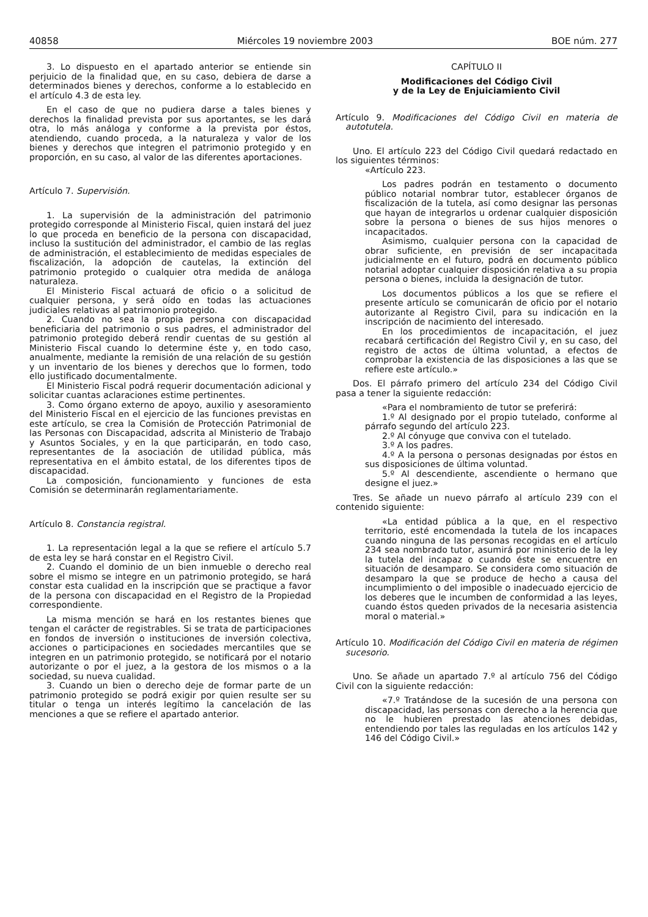40858 Miércoles 19 noviembre 2003 BOE núm. 277
3. Lo dispuesto en el apartado anterior se entiende sin perjuicio de la finalidad que, en su caso, debiera de darse a determinados bienes y derechos, conforme a lo establecido en el artículo 4.3 de esta ley.
En el caso de que no pudiera darse a tales bienes y derechos la finalidad prevista por sus aportantes, se les dará otra, lo más análoga y conforme a la prevista por éstos, atendiendo, cuando proceda, a la naturaleza y valor de los bienes y derechos que integren el patrimonio protegido y en proporción, en su caso, al valor de las diferentes aportaciones.
Artículo 7. Supervisión.
1. La supervisión de la administración del patrimonio protegido corresponde al Ministerio Fiscal, quien instará del juez lo que proceda en beneficio de la persona con discapacidad, incluso la sustitución del administrador, el cambio de las reglas de administración, el establecimiento de medidas especiales de fiscalización, la adopción de cautelas, la extinción del patrimonio protegido o cualquier otra medida de análoga naturaleza.
El Ministerio Fiscal actuará de oficio o a solicitud de cualquier persona, y será oído en todas las actuaciones judiciales relativas al patrimonio protegido.
2. Cuando no sea la propia persona con discapacidad beneficiaria del patrimonio o sus padres, el administrador del patrimonio protegido deberá rendir cuentas de su gestión al Ministerio Fiscal cuando lo determine éste y, en todo caso, anualmente, mediante la remisión de una relación de su gestión y un inventario de los bienes y derechos que lo formen, todo ello justificado documentalmente.
El Ministerio Fiscal podrá requerir documentación adicional y solicitar cuantas aclaraciones estime pertinentes.
3. Como órgano externo de apoyo, auxilio y asesoramiento del Ministerio Fiscal en el ejercicio de las funciones previstas en este artículo, se crea la Comisión de Protección Patrimonial de las Personas con Discapacidad, adscrita al Ministerio de Trabajo y Asuntos Sociales, y en la que participarán, en todo caso, representantes de la asociación de utilidad pública, más representativa en el ámbito estatal, de los diferentes tipos de discapacidad.
La composición, funcionamiento y funciones de esta Comisión se determinarán reglamentariamente.
Artículo 8. Constancia registral.
1. La representación legal a la que se refiere el artículo 5.7 de esta ley se hará constar en el Registro Civil.
2. Cuando el dominio de un bien inmueble o derecho real sobre el mismo se integre en un patrimonio protegido, se hará constar esta cualidad en la inscripción que se practique a favor de la persona con discapacidad en el Registro de la Propiedad correspondiente.
La misma mención se hará en los restantes bienes que tengan el carácter de registrables. Si se trata de participaciones en fondos de inversión o instituciones de inversión colectiva, acciones o participaciones en sociedades mercantiles que se integren en un patrimonio protegido, se notificará por el notario autorizante o por el juez, a la gestora de los mismos o a la sociedad, su nueva cualidad.
3. Cuando un bien o derecho deje de formar parte de un patrimonio protegido se podrá exigir por quien resulte ser su titular o tenga un interés legítimo la cancelación de las menciones a que se refiere el apartado anterior.
CAPÍTULO II
Modificaciones del Código Civil
y de la Ley de Enjuiciamiento Civil
Artículo 9. Modificaciones del Código Civil en materia de autotutela.
Uno. El artículo 223 del Código Civil quedará redactado en los siguientes términos:
«Artículo 223.
Los padres podrán en testamento o documento público notarial nombrar tutor, establecer órganos de fiscalización de la tutela, así como designar las personas que hayan de integrarlos u ordenar cualquier disposición sobre la persona o bienes de sus hijos menores o incapacitados.
Asimismo, cualquier persona con la capacidad de obrar suficiente, en previsión de ser incapacitada judicialmente en el futuro, podrá en documento público notarial adoptar cualquier disposición relativa a su propia persona o bienes, incluida la designación de tutor.
Los documentos públicos a los que se refiere el presente artículo se comunicarán de oficio por el notario autorizante al Registro Civil, para su indicación en la inscripción de nacimiento del interesado.
En los procedimientos de incapacitación, el juez recabará certificación del Registro Civil y, en su caso, del registro de actos de última voluntad, a efectos de comprobar la existencia de las disposiciones a las que se refiere este artículo.»
Dos. El párrafo primero del artículo 234 del Código Civil pasa a tener la siguiente redacción:
«Para el nombramiento de tutor se preferirá:
1.º Al designado por el propio tutelado, conforme al párrafo segundo del artículo 223.
2.º Al cónyuge que conviva con el tutelado.
3.º A los padres.
4.º A la persona o personas designadas por éstos en sus disposiciones de última voluntad.
5.º Al descendiente, ascendiente o hermano que designe el juez.»
Tres. Se añade un nuevo párrafo al artículo 239 con el contenido siguiente:
«La entidad pública a la que, en el respectivo territorio, esté encomendada la tutela de los incapaces cuando ninguna de las personas recogidas en el artículo 234 sea nombrado tutor, asumirá por ministerio de la ley la tutela del incapaz o cuando éste se encuentre en situación de desamparo. Se considera como situación de desamparo la que se produce de hecho a causa del incumplimiento o del imposible o inadecuado ejercicio de los deberes que le incumben de conformidad a las leyes, cuando éstos queden privados de la necesaria asistencia moral o material.»
Artículo 10. Modificación del Código Civil en materia de régimen sucesorio.
Uno. Se añade un apartado 7.º al artículo 756 del Código Civil con la siguiente redacción:
«7.º Tratándose de la sucesión de una persona con discapacidad, las personas con derecho a la herencia que no le hubieren prestado las atenciones debidas, entendiendo por tales las reguladas en los artículos 142 y 146 del Código Civil.»